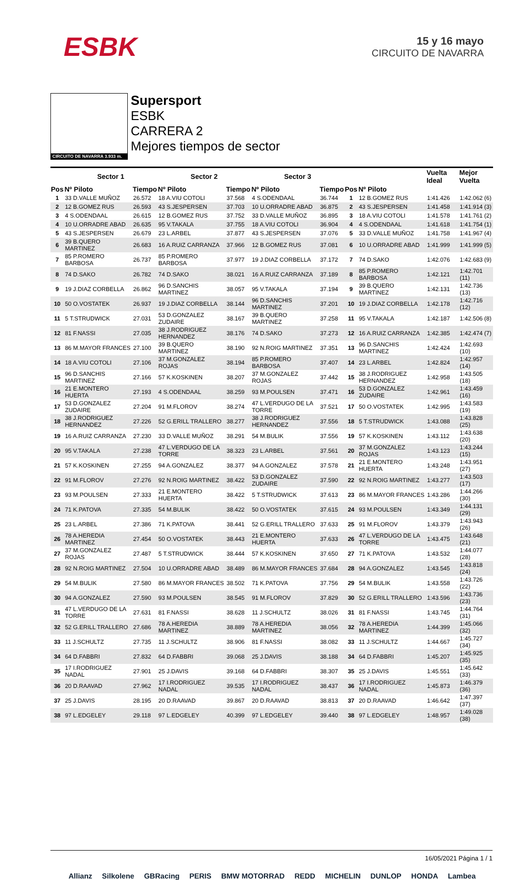ESBK
15 y 16 mayo
CIRCUITO DE NAVARRA
CIRCUITO DE NAVARRA 3.933 m.
Supersport
ESBK
CARRERA 2
Mejores tiempos de sector
| | Sector 1 | | Sector 2 | | Sector 3 | | | | Vuelta Ideal | Mejor Vuelta |
| --- | --- | --- | --- | --- | --- | --- | --- | --- | --- | --- |
| Pos | Nº Piloto | Tiempo | Nº Piloto | Tiempo | Nº Piloto | Tiempo | Pos | Nº Piloto | | |
| 1 | 33 D.VALLE MUÑOZ | 26.572 | 18 A.VIU COTOLI | 37.568 | 4 S.ODENDAAL | 36.744 | 1 | 12 B.GOMEZ RUS | 1:41.426 | 1:42.062 (6) |
| 2 | 12 B.GOMEZ RUS | 26.593 | 43 S.JESPERSEN | 37.703 | 10 U.ORRADRE ABAD | 36.875 | 2 | 43 S.JESPERSEN | 1:41.458 | 1:41.914 (3) |
| 3 | 4 S.ODENDAAL | 26.615 | 12 B.GOMEZ RUS | 37.752 | 33 D.VALLE MUÑOZ | 36.895 | 3 | 18 A.VIU COTOLI | 1:41.578 | 1:41.761 (2) |
| 4 | 10 U.ORRADRE ABAD | 26.635 | 95 V.TAKALA | 37.755 | 18 A.VIU COTOLI | 36.904 | 4 | 4 S.ODENDAAL | 1:41.618 | 1:41.754 (1) |
| 5 | 43 S.JESPERSEN | 26.679 | 23 L.ARBEL | 37.877 | 43 S.JESPERSEN | 37.076 | 5 | 33 D.VALLE MUÑOZ | 1:41.758 | 1:41.967 (4) |
| 6 | 39 B.QUERO MARTINEZ | 26.683 | 16 A.RUIZ CARRANZA | 37.966 | 12 B.GOMEZ RUS | 37.081 | 6 | 10 U.ORRADRE ABAD | 1:41.999 | 1:41.999 (5) |
| 7 | 85 P.ROMERO BARBOSA | 26.737 | 85 P.ROMERO BARBOSA | 37.977 | 19 J.DIAZ CORBELLA | 37.172 | 7 | 74 D.SAKO | 1:42.076 | 1:42.683 (9) |
| 8 | 74 D.SAKO | 26.782 | 74 D.SAKO | 38.021 | 16 A.RUIZ CARRANZA | 37.189 | 8 | 85 P.ROMERO BARBOSA | 1:42.121 | 1:42.701 (11) |
| 9 | 19 J.DIAZ CORBELLA | 26.862 | 96 D.SANCHIS MARTINEZ | 38.057 | 95 V.TAKALA | 37.194 | 9 | 39 B.QUERO MARTINEZ | 1:42.131 | 1:42.736 (13) |
| 10 | 50 O.VOSTATEK | 26.937 | 19 J.DIAZ CORBELLA | 38.144 | 96 D.SANCHIS MARTINEZ | 37.201 | 10 | 19 J.DIAZ CORBELLA | 1:42.178 | 1:42.716 (12) |
| 11 | 5 T.STRUDWICK | 27.031 | 53 D.GONZALEZ ZUDAIRE | 38.167 | 39 B.QUERO MARTINEZ | 37.258 | 11 | 95 V.TAKALA | 1:42.187 | 1:42.506 (8) |
| 12 | 81 F.NASSI | 27.035 | 38 J.RODRIGUEZ HERNANDEZ | 38.176 | 74 D.SAKO | 37.273 | 12 | 16 A.RUIZ CARRANZA | 1:42.385 | 1:42.474 (7) |
| 13 | 86 M.MAYOR FRANCES | 27.100 | 39 B.QUERO MARTINEZ | 38.190 | 92 N.ROIG MARTINEZ | 37.351 | 13 | 96 D.SANCHIS MARTINEZ | 1:42.424 | 1:42.693 (10) |
| 14 | 18 A.VIU COTOLI | 27.106 | 37 M.GONZALEZ ROJAS | 38.194 | 85 P.ROMERO BARBOSA | 37.407 | 14 | 23 L.ARBEL | 1:42.824 | 1:42.957 (14) |
| 15 | 96 D.SANCHIS MARTINEZ | 27.166 | 57 K.KOSKINEN | 38.207 | 37 M.GONZALEZ ROJAS | 37.442 | 15 | 38 J.RODRIGUEZ HERNANDEZ | 1:42.958 | 1:43.505 (18) |
| 16 | 21 E.MONTERO HUERTA | 27.193 | 4 S.ODENDAAL | 38.259 | 93 M.POULSEN | 37.471 | 16 | 53 D.GONZALEZ ZUDAIRE | 1:42.961 | 1:43.459 (16) |
| 17 | 53 D.GONZALEZ ZUDAIRE | 27.204 | 91 M.FLOROV | 38.274 | 47 L.VERDUGO DE LA TORRE | 37.521 | 17 | 50 O.VOSTATEK | 1:42.995 | 1:43.583 (19) |
| 18 | 38 J.RODRIGUEZ HERNANDEZ | 27.226 | 52 G.ERILL TRALLERO | 38.277 | 38 J.RODRIGUEZ HERNANDEZ | 37.556 | 18 | 5 T.STRUDWICK | 1:43.088 | 1:43.828 (25) |
| 19 | 16 A.RUIZ CARRANZA | 27.230 | 33 D.VALLE MUÑOZ | 38.291 | 54 M.BULIK | 37.556 | 19 | 57 K.KOSKINEN | 1:43.112 | 1:43.638 (20) |
| 20 | 95 V.TAKALA | 27.238 | 47 L.VERDUGO DE LA TORRE | 38.323 | 23 L.ARBEL | 37.561 | 20 | 37 M.GONZALEZ ROJAS | 1:43.123 | 1:43.244 (15) |
| 21 | 57 K.KOSKINEN | 27.255 | 94 A.GONZALEZ | 38.377 | 94 A.GONZALEZ | 37.578 | 21 | 21 E.MONTERO HUERTA | 1:43.248 | 1:43.951 (27) |
| 22 | 91 M.FLOROV | 27.276 | 92 N.ROIG MARTINEZ | 38.422 | 53 D.GONZALEZ ZUDAIRE | 37.590 | 22 | 92 N.ROIG MARTINEZ | 1:43.277 | 1:43.503 (17) |
| 23 | 93 M.POULSEN | 27.333 | 21 E.MONTERO HUERTA | 38.422 | 5 T.STRUDWICK | 37.613 | 23 | 86 M.MAYOR FRANCES | 1:43.286 | 1:44.266 (30) |
| 24 | 71 K.PATOVA | 27.335 | 54 M.BULIK | 38.422 | 50 O.VOSTATEK | 37.615 | 24 | 93 M.POULSEN | 1:43.349 | 1:44.131 (29) |
| 25 | 23 L.ARBEL | 27.386 | 71 K.PATOVA | 38.441 | 52 G.ERILL TRALLERO | 37.633 | 25 | 91 M.FLOROV | 1:43.379 | 1:43.943 (26) |
| 26 | 78 A.HEREDIA MARTINEZ | 27.454 | 50 O.VOSTATEK | 38.443 | 21 E.MONTERO HUERTA | 37.633 | 26 | 47 L.VERDUGO DE LA TORRE | 1:43.475 | 1:43.648 (21) |
| 27 | 37 M.GONZALEZ ROJAS | 27.487 | 5 T.STRUDWICK | 38.444 | 57 K.KOSKINEN | 37.650 | 27 | 71 K.PATOVA | 1:43.532 | 1:44.077 (28) |
| 28 | 92 N.ROIG MARTINEZ | 27.504 | 10 U.ORRADRE ABAD | 38.489 | 86 M.MAYOR FRANCES | 37.684 | 28 | 94 A.GONZALEZ | 1:43.545 | 1:43.818 (24) |
| 29 | 54 M.BULIK | 27.580 | 86 M.MAYOR FRANCES | 38.502 | 71 K.PATOVA | 37.756 | 29 | 54 M.BULIK | 1:43.558 | 1:43.726 (22) |
| 30 | 94 A.GONZALEZ | 27.590 | 93 M.POULSEN | 38.545 | 91 M.FLOROV | 37.829 | 30 | 52 G.ERILL TRALLERO | 1:43.596 | 1:43.736 (23) |
| 31 | 47 L.VERDUGO DE LA TORRE | 27.631 | 81 F.NASSI | 38.628 | 11 J.SCHULTZ | 38.026 | 31 | 81 F.NASSI | 1:43.745 | 1:44.764 (31) |
| 32 | 52 G.ERILL TRALLERO | 27.686 | 78 A.HEREDIA MARTINEZ | 38.889 | 78 A.HEREDIA MARTINEZ | 38.056 | 32 | 78 A.HEREDIA MARTINEZ | 1:44.399 | 1:45.066 (32) |
| 33 | 11 J.SCHULTZ | 27.735 | 11 J.SCHULTZ | 38.906 | 81 F.NASSI | 38.082 | 33 | 11 J.SCHULTZ | 1:44.667 | 1:45.727 (34) |
| 34 | 64 D.FABBRI | 27.832 | 64 D.FABBRI | 39.068 | 25 J.DAVIS | 38.188 | 34 | 64 D.FABBRI | 1:45.207 | 1:45.925 (35) |
| 35 | 17 I.RODRIGUEZ NADAL | 27.901 | 25 J.DAVIS | 39.168 | 64 D.FABBRI | 38.307 | 35 | 25 J.DAVIS | 1:45.551 | 1:45.642 (33) |
| 36 | 20 D.RAAVAD | 27.962 | 17 I.RODRIGUEZ NADAL | 39.535 | 17 I.RODRIGUEZ NADAL | 38.437 | 36 | 17 I.RODRIGUEZ NADAL | 1:45.873 | 1:46.379 (36) |
| 37 | 25 J.DAVIS | 28.195 | 20 D.RAAVAD | 39.867 | 20 D.RAAVAD | 38.813 | 37 | 20 D.RAAVAD | 1:46.642 | 1:47.397 (37) |
| 38 | 97 L.EDGELEY | 29.118 | 97 L.EDGELEY | 40.399 | 97 L.EDGELEY | 39.440 | 38 | 97 L.EDGELEY | 1:48.957 | 1:49.028 (38) |
16/05/2021 Página 1 / 1
Allianz Silkolene GBRacing PERIS BMW MOTORRAD REDD MICHELIN DUNLOP HONDA Lambea